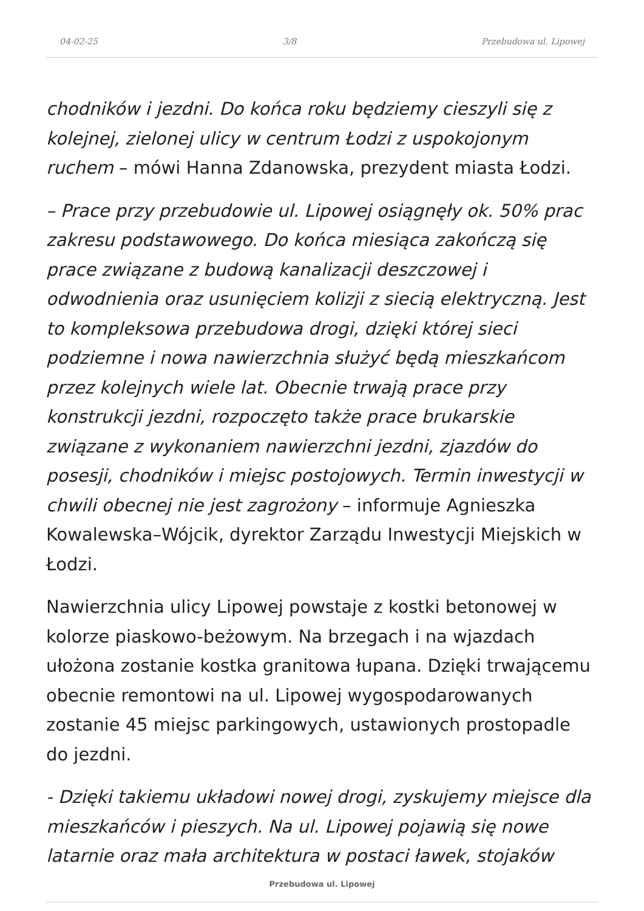04-02-25 3/8 Przebudowa ul. Lipowej
chodników i jezdni. Do końca roku będziemy cieszyli się z kolejnej, zielonej ulicy w centrum Łodzi z uspokojonym ruchem – mówi Hanna Zdanowska, prezydent miasta Łodzi.
– Prace przy przebudowie ul. Lipowej osiągnęły ok. 50% prac zakresu podstawowego. Do końca miesiąca zakończą się prace związane z budową kanalizacji deszczowej i odwodnienia oraz usunięciem kolizji z siecią elektryczną. Jest to kompleksowa przebudowa drogi, dzięki której sieci podziemne i nowa nawierzchnia służyć będą mieszkańcom przez kolejnych wiele lat. Obecnie trwają prace przy konstrukcji jezdni, rozpoczęto także prace brukarskie związane z wykonaniem nawierzchni jezdni, zjazdów do posesji, chodników i miejsc postojowych. Termin inwestycji w chwili obecnej nie jest zagrożony – informuje Agnieszka Kowalewska–Wójcik, dyrektor Zarządu Inwestycji Miejskich w Łodzi.
Nawierzchnia ulicy Lipowej powstaje z kostki betonowej w kolorze piaskowo-beżowym. Na brzegach i na wjazdach ułożona zostanie kostka granitowa łupana. Dzięki trwającemu obecnie remontowi na ul. Lipowej wygospodarowanych zostanie 45 miejsc parkingowych, ustawionych prostopadle do jezdni.
- Dzięki takiemu układowi nowej drogi, zyskujemy miejsce dla mieszkańców i pieszych. Na ul. Lipowej pojawią się nowe latarnie oraz mała architektura w postaci ławek, stojaków
Przebudowa ul. Lipowej